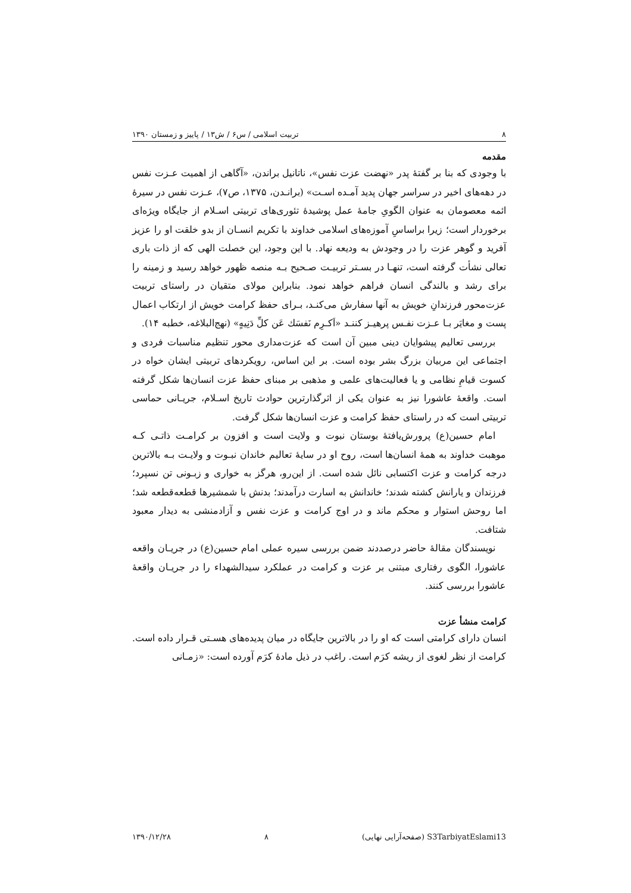۸ تربیت اسلامی / س۶ / ش۱۳ / پاییز و زمستان ۱۳۹۰
مقدمه
با وجودی که بنا بر گفتهٔ پدر «نهضت عزت نفس»، ناتانیل براندن، «آگاهی از اهمیت عـزت نفس در دهه‌های اخیر در سراسر جهان پدید آمـده اسـت» (برانـدن، ۱۳۷۵، ص۷)، عـزت نفس در سیرهٔ ائمه معصومان به عنوان الگویِ جامهٔ عمل پوشیدهٔ تئوری‌های تربیتی اسـلام از جایگاه ویژه‌ای برخوردار است؛ زیرا براساسِ آموزه‌های اسلامی خداوند با تکریم انسـان از بدو خلقت او را عزیز آفرید و گوهر عزت را در وجودش به ودیعه نهاد. با این وجود، این خصلت الهی که از ذات باری تعالی نشأت گرفته است، تنهـا در بسـتر تربیـت صـحیح بـه منصه ظهور خواهد رسید و زمینه را برای رشد و بالندگی انسان فراهم خواهد نمود. بنابراین مولای متقیان در راستای تربیت عزت‌محور فرزندانِ خویش به آنها سفارش می‌کنـد، بـرای حفظ کرامت خویش از ارتکاب اعمال پست و مغایَر بـا عـزت نفـس پرهیـز کننـد «اَکـرِم نَفسَك عَن کلِّ دَنِیهٍ» (نهج‌البلاغه، خطبه ۱۴).
بررسی تعالیم پیشوایان دینی مبین آن است که عزت‌مداری محور تنظیم مناسبات فردی و اجتماعی این مربیان بزرگ بشر بوده است. بر این اساس، رویکردهای تربیتی ایشان خواه در کسوت قیامِ نظامی و یا فعالیت‌های علمی و مذهبی بر مبنای حفظ عزت انسان‌ها شکل گرفته است. واقعهٔ عاشورا نیز به عنوان یکی از اثرگذارترین حوادث تاریخ اسـلام، جریـانی حماسی تربیتی است که در راستای حفظ کرامت و عزت انسان‌ها شکل گرفت.
امام حسین(ع) پرورش‌یافتهٔ بوستان نبوت و ولایت است و افزون بر کرامـت ذاتـی کـه موهبت خداوند به همهٔ انسان‌ها است، روح او در سایهٔ تعالیم خاندان نبـوت و ولایـت بـه بالاترین درجه کرامت و عزت اکتسابی نائل شده است. از این‌رو، هرگز به خواری و زبـونی تن نسپرد؛ فرزندان و یارانش کشته شدند؛ خاندانش به اسارت درآمدند؛ بدنش با شمشیرها قطعه‌قطعه شد؛ اما روحش استوار و محکم ماند و در اوج کرامت و عزت نفس و آزادمنشی به دیدار معبود شتافت.
نویسندگان مقالهٔ حاضر درصددند ضمن بررسی سیره عملی امام حسین(ع) در جریـان واقعه عاشورا، الگوی رفتاری مبتنی بر عزت و کرامت در عملکرد سیدالشهداء را در جریـان واقعهٔ عاشورا بررسی کنند.
کرامت منشأ عزت
انسان دارای کرامتی است که او را در بالاترین جایگاه در میان پدیده‌های هسـتی قـرار داده است. کرامت از نظر لغوی از ریشه کرَم است. راغب در ذیل مادهٔ کرَم آورده است: «زمـانی
S3TarbiyatEslami13 (صفحه‌آرایی نهایی) ۸ ۱۳۹۰/۱۲/۲۸